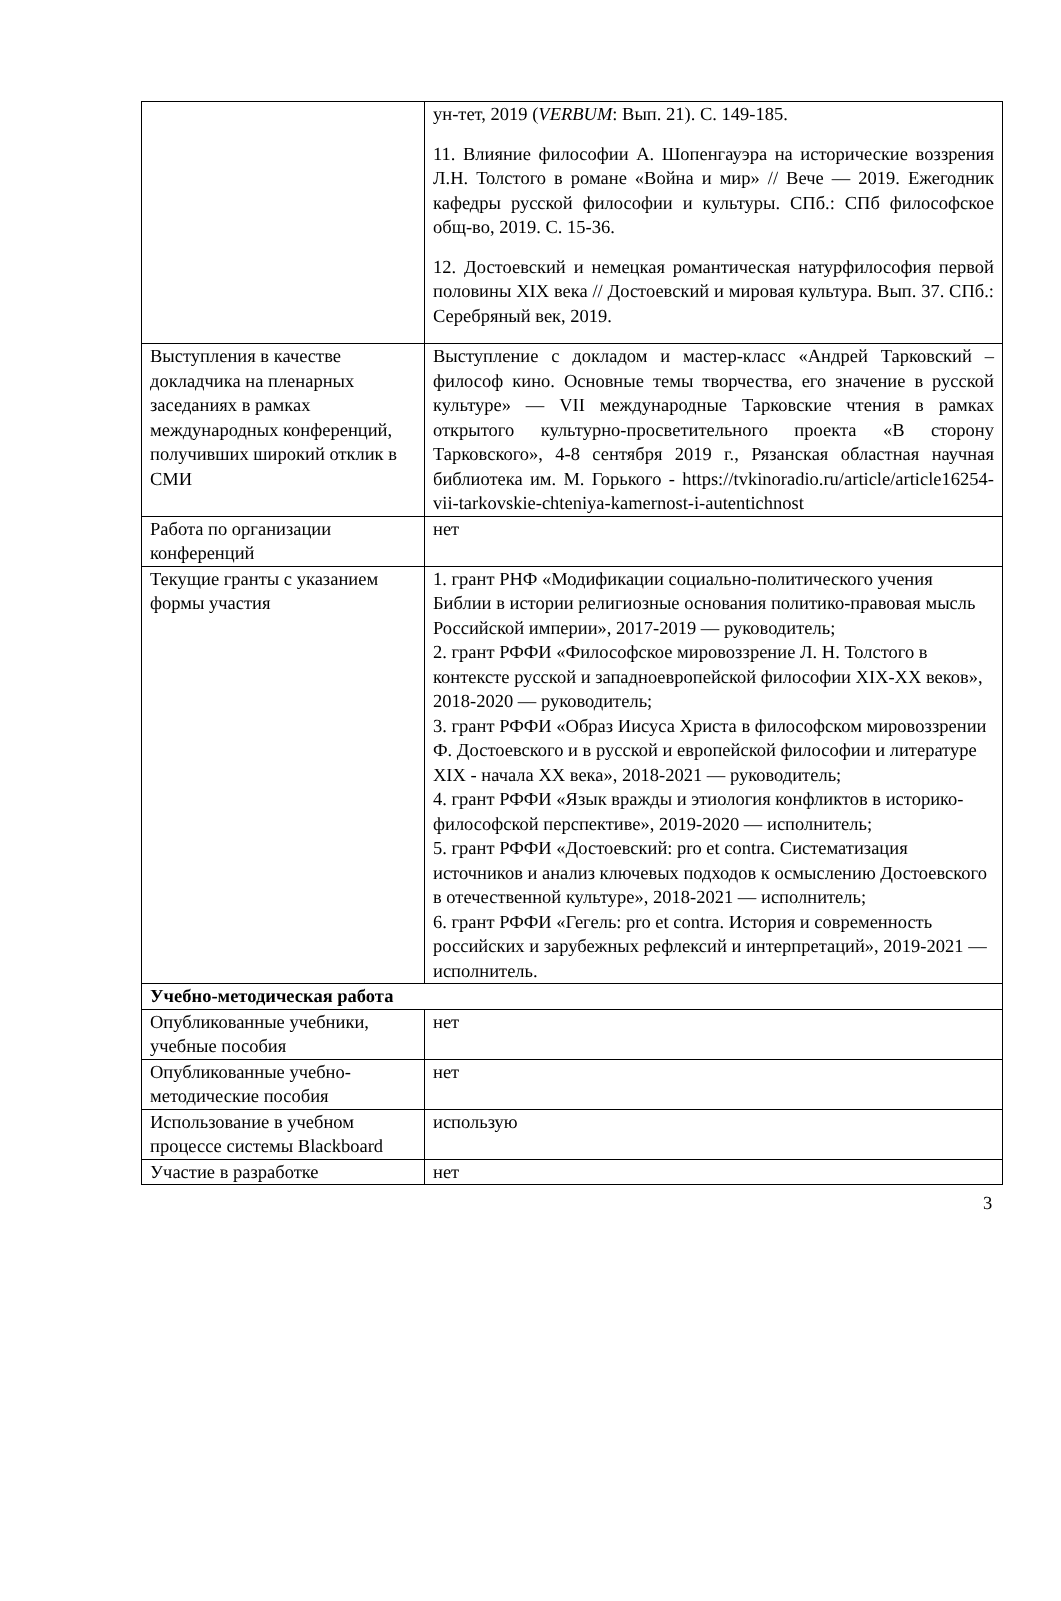| | ун-тет, 2019 ( VERBUM : Вып. 21). С. 149-185. 11. Влияние философии А. Шопенгауэра на исторические воззрения Л.Н. Толстого в романе «Война и мир» // Вече — 2019. Ежегодник кафедры русской философии и культуры. СПб.: СПб философское общ-во, 2019. С. 15-36. 12. Достоевский и немецкая романтическая натурфилософия первой половины XIX века // Достоевский и мировая культура. Вып. 37. СПб.: Серебряный век, 2019. |
| Выступления в качестве докладчика на пленарных заседаниях в рамках международных конференций, получивших широкий отклик в СМИ | Выступление с докладом и мастер-класс «Андрей Тарковский – философ кино. Основные темы творчества, его значение в русской культуре» — VII международные Тарковские чтения в рамках открытого культурно-просветительного проекта «В сторону Тарковского», 4-8 сентября 2019 г., Рязанская областная научная библиотека им. М. Горького - https://tvkinoradio.ru/article/article16254-vii-tarkovskie-chteniya-kamernost-i-autentichnost |
| Работа по организации конференций | нет |
| Текущие гранты с указанием формы участия | 1. грант РНФ «Модификации социально-политического учения Библии в истории религиозные основания политико-правовая мысль Российской империи», 2017-2019 — руководитель; 2. грант РФФИ «Философское мировоззрение Л. Н. Толстого в контексте русской и западноевропейской философии XIX-XX веков», 2018-2020 — руководитель; 3. грант РФФИ «Образ Иисуса Христа в философском мировоззрении Ф. Достоевского и в русской и европейской философии и литературе XIX - начала XX века», 2018-2021 — руководитель; 4. грант РФФИ «Язык вражды и этиология конфликтов в историко-философской перспективе», 2019-2020 — исполнитель; 5. грант РФФИ «Достоевский: pro et contra. Систематизация источников и анализ ключевых подходов к осмыслению Достоевского в отечественной культуре», 2018-2021 — исполнитель; 6. грант РФФИ «Гегель: pro et contra. История и современность российских и зарубежных рефлексий и интерпретаций», 2019-2021 — исполнитель. |
| Учебно-методическая работа | |
| Опубликованные учебники, учебные пособия | нет |
| Опубликованные учебно-методические пособия | нет |
| Использование в учебном процессе системы Blackboard | использую |
| Участие в разработке | нет |
3